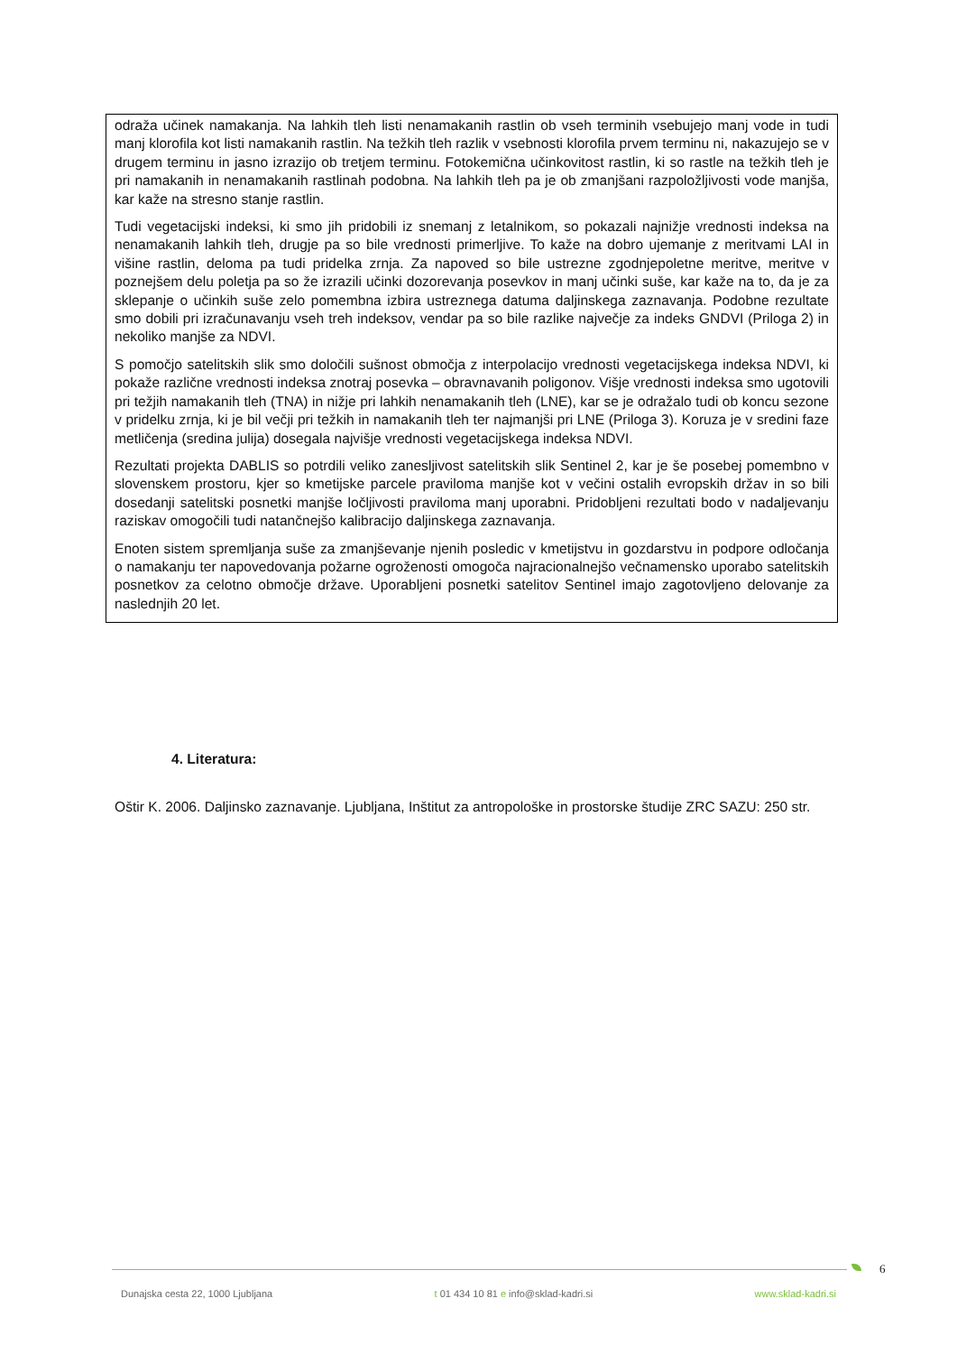odraža učinek namakanja. Na lahkih tleh listi nenamakanih rastlin ob vseh terminih vsebujejo manj vode in tudi manj klorofila kot listi namakanih rastlin. Na težkih tleh razlik v vsebnosti klorofila prvem terminu ni, nakazujejo se v drugem terminu in jasno izrazijo ob tretjem terminu. Fotokemična učinkovitost rastlin, ki so rastle na težkih tleh je pri namakanih in nenamakanih rastlinah podobna. Na lahkih tleh pa je ob zmanjšani razpoložljivosti vode manjša, kar kaže na stresno stanje rastlin.
Tudi vegetacijski indeksi, ki smo jih pridobili iz snemanj z letalnikom, so pokazali najnižje vrednosti indeksa na nenamakanih lahkih tleh, drugje pa so bile vrednosti primerljive. To kaže na dobro ujemanje z meritvami LAI in višine rastlin, deloma pa tudi pridelka zrnja. Za napoved so bile ustrezne zgodnjepoletne meritve, meritve v poznejšem delu poletja pa so že izrazili učinki dozorevanja posevkov in manj učinki suše, kar kaže na to, da je za sklepanje o učinkih suše zelo pomembna izbira ustreznega datuma daljinskega zaznavanja. Podobne rezultate smo dobili pri izračunavanju vseh treh indeksov, vendar pa so bile razlike največje za indeks GNDVI (Priloga 2) in nekoliko manjše za NDVI.
S pomočjo satelitskih slik smo določili sušnost območja z interpolacijo vrednosti vegetacijskega indeksa NDVI, ki pokaže različne vrednosti indeksa znotraj posevka – obravnavanih poligonov. Višje vrednosti indeksa smo ugotovili pri težjih namakanih tleh (TNA) in nižje pri lahkih nenamakanih tleh (LNE), kar se je odražalo tudi ob koncu sezone v pridelku zrnja, ki je bil večji pri težkih in namakanih tleh ter najmanjši pri LNE (Priloga 3). Koruza je v sredini faze metličenja (sredina julija) dosegala najvišje vrednosti vegetacijskega indeksa NDVI.
Rezultati projekta DABLIS so potrdili veliko zanesljivost satelitskih slik Sentinel 2, kar je še posebej pomembno v slovenskem prostoru, kjer so kmetijske parcele praviloma manjše kot v večini ostalih evropskih držav in so bili dosedanji satelitski posnetki manjše ločljivosti praviloma manj uporabni. Pridobljeni rezultati bodo v nadaljevanju raziskav omogočili tudi natančnejšo kalibracijo daljinskega zaznavanja.
Enoten sistem spremljanja suše za zmanjševanje njenih posledic v kmetijstvu in gozdarstvu in podpore odločanja o namakanju ter napovedovanja požarne ogroženosti omogoča najracionalnejšo večnamensko uporabo satelitskih posnetkov za celotno območje države. Uporabljeni posnetki satelitov Sentinel imajo zagotovljeno delovanje za naslednjih 20 let.
4. Literatura:
Oštir K. 2006. Daljinsko zaznavanje. Ljubljana, Inštitut za antropološke in prostorske študije ZRC SAZU: 250 str.
6
Dunajska cesta 22, 1000 Ljubljana t 01 434 10 81 e info@sklad-kadri.si www.sklad-kadri.si